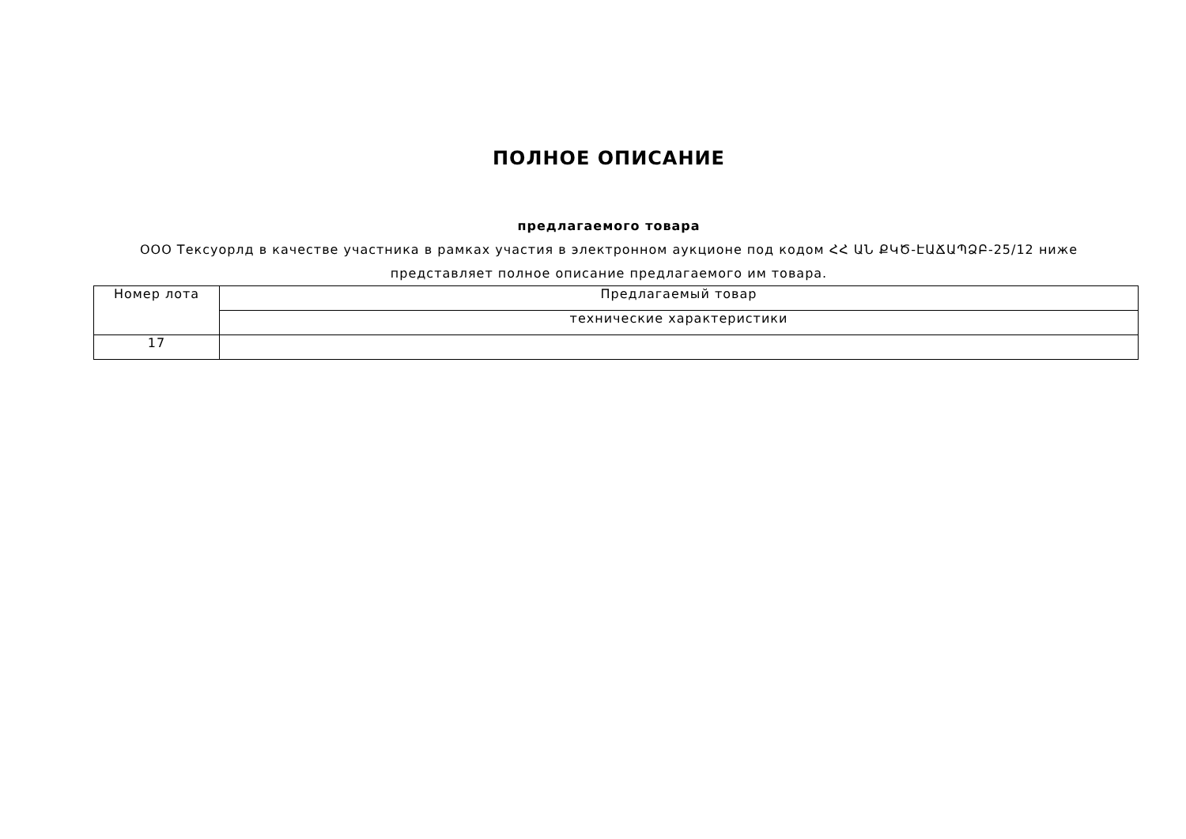ПОЛНОЕ ОПИСАНИЕ
предлагаемого товара
ООО Тексуорлд в качестве участника в рамках участия в электронном аукционе под кодом ՀՀ ԱՆ ՔԿԾ-ԷԱՃԱՊՁԲ-25/12 ниже представляет полное описание предлагаемого им товара.
| Номер лота | Предлагаемый товар |
| | технические характеристики |
| 17 | |